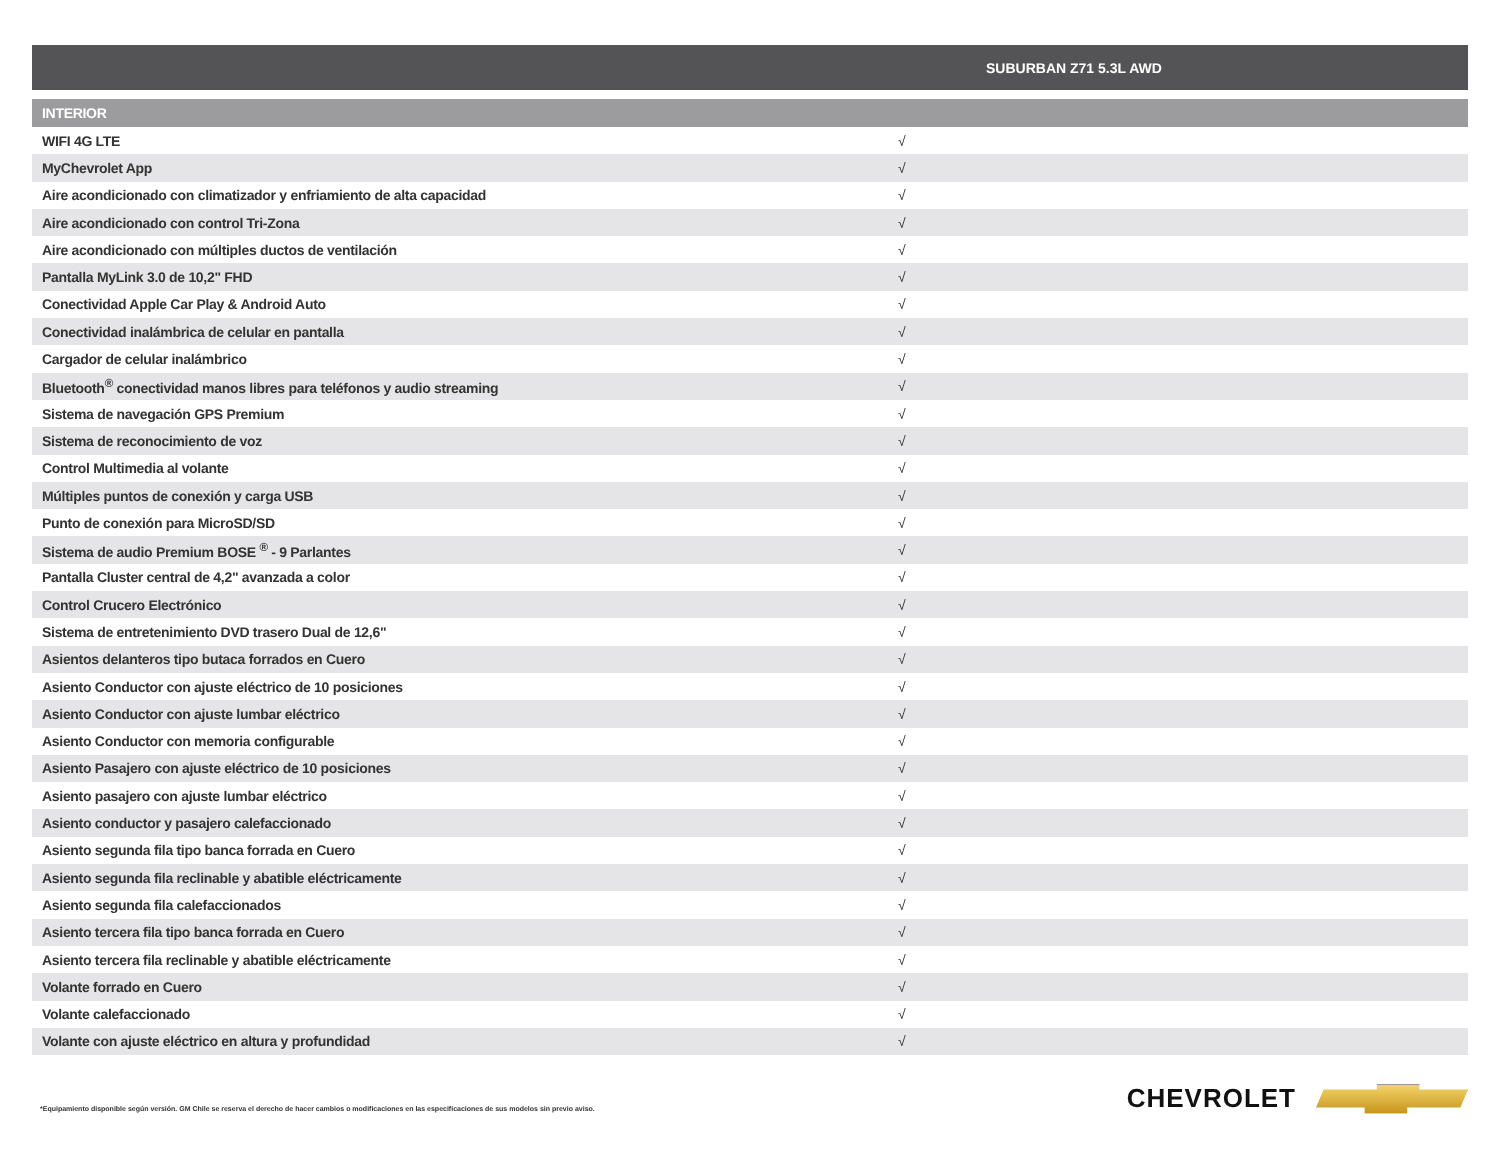| SUBURBAN Z71 5.3L AWD | |
| --- | --- |
| INTERIOR | |
| WIFI 4G LTE | √ |
| MyChevrolet App | √ |
| Aire acondicionado con climatizador y enfriamiento de alta capacidad | √ |
| Aire acondicionado con control Tri-Zona | √ |
| Aire acondicionado con múltiples ductos de ventilación | √ |
| Pantalla MyLink 3.0 de 10,2" FHD | √ |
| Conectividad Apple Car Play & Android Auto | √ |
| Conectividad inalámbrica de celular en pantalla | √ |
| Cargador de celular inalámbrico | √ |
| Bluetooth<sup>®</sup> conectividad manos libres para teléfonos y audio streaming | √ |
| Sistema de navegación GPS Premium | √ |
| Sistema de reconocimiento de voz | √ |
| Control Multimedia al volante | √ |
| Múltiples puntos de conexión y carga USB | √ |
| Punto de conexión para MicroSD/SD | √ |
| Sistema de audio Premium BOSE <sup>®</sup> - 9 Parlantes | √ |
| Pantalla Cluster central de 4,2" avanzada a color | √ |
| Control Crucero Electrónico | √ |
| Sistema de entretenimiento DVD trasero Dual de 12,6" | √ |
| Asientos delanteros tipo butaca forrados en Cuero | √ |
| Asiento Conductor con ajuste eléctrico de 10 posiciones | √ |
| Asiento Conductor con ajuste lumbar eléctrico | √ |
| Asiento Conductor con memoria configurable | √ |
| Asiento Pasajero con ajuste eléctrico de 10 posiciones | √ |
| Asiento pasajero con ajuste lumbar eléctrico | √ |
| Asiento conductor y pasajero calefaccionado | √ |
| Asiento segunda fila tipo banca forrada en Cuero | √ |
| Asiento segunda fila reclinable y abatible eléctricamente | √ |
| Asiento segunda fila calefaccionados | √ |
| Asiento tercera fila tipo banca forrada en Cuero | √ |
| Asiento tercera fila reclinable y abatible eléctricamente | √ |
| Volante forrado en Cuero | √ |
| Volante calefaccionado | √ |
| Volante con ajuste eléctrico en altura y profundidad | √ |
*Equipamiento disponible según versión. GM Chile se reserva el derecho de hacer cambios o modificaciones en las especificaciones de sus modelos sin previo aviso.
CHEVROLET